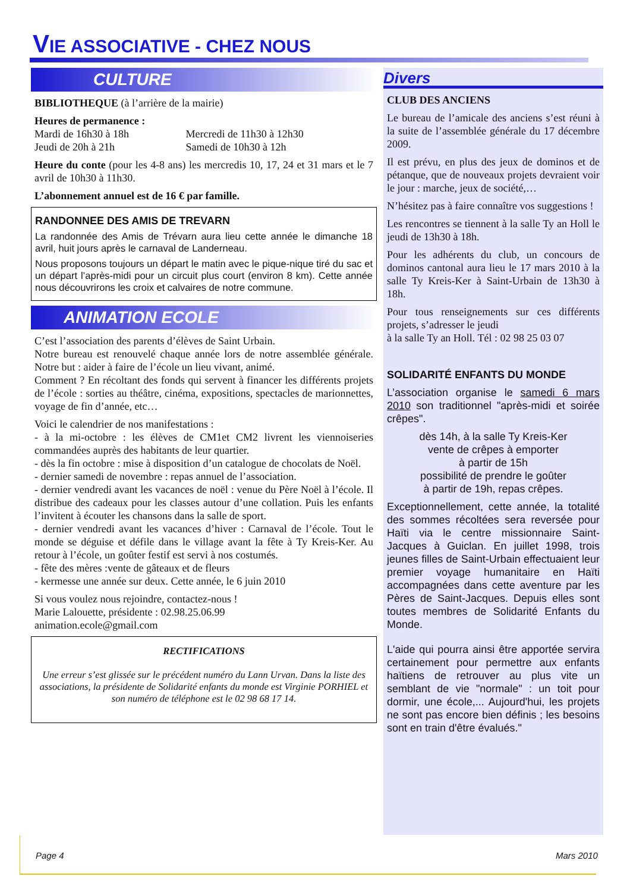VIE ASSOCIATIVE - CHEZ NOUS
CULTURE
BIBLIOTHEQUE (à l’arrière de la mairie)
Heures de permanence :
Mardi de 16h30 à 18h Mercredi de 11h30 à 12h30
Jeudi de 20h à 21h Samedi de 10h30 à 12h
Heure du conte (pour les 4-8 ans) les mercredis 10, 17, 24 et 31 mars et le 7 avril de 10h30 à 11h30.
L’abonnement annuel est de 16 € par famille.
RANDONNEE DES AMIS DE TREVARN
La randonnée des Amis de Trévarn aura lieu cette année le dimanche 18 avril, huit jours après le carnaval de Landerneau.
Nous proposons toujours un départ le matin avec le pique-nique tiré du sac et un départ l’après-midi pour un circuit plus court (environ 8 km). Cette année nous découvrirons les croix et calvaires de notre commune.
ANIMATION ECOLE
C’est l’association des parents d’élèves de Saint Urbain.
Notre bureau est renouvelé chaque année lors de notre assemblée générale. Notre but : aider à faire de l’école un lieu vivant, animé.
Comment ? En récoltant des fonds qui servent à financer les différents projets de l’école : sorties au théâtre, cinéma, expositions, spectacles de marionnettes, voyage de fin d’année, etc…
Voici le calendrier de nos manifestations :
- à la mi-octobre : les élèves de CM1et CM2 livrent les viennoiseries commandées auprès des habitants de leur quartier.
- dès la fin octobre : mise à disposition d’un catalogue de chocolats de Noël.
- dernier samedi de novembre : repas annuel de l’association.
- dernier vendredi avant les vacances de noël : venue du Père Noël à l’école. Il distribue des cadeaux pour les classes autour d’une collation. Puis les enfants l’invitent à écouter les chansons dans la salle de sport.
- dernier vendredi avant les vacances d’hiver : Carnaval de l’école. Tout le monde se déguise et défile dans le village avant la fête à Ty Kreis-Ker. Au retour à l’école, un goûter festif est servi à nos costumés.
- fête des mères :vente de gâteaux et de fleurs
- kermesse une année sur deux. Cette année, le 6 juin 2010
Si vous voulez nous rejoindre, contactez-nous !
Marie Lalouette, présidente : 02.98.25.06.99
animation.ecole@gmail.com
RECTIFICATIONS
Une erreur s’est glissée sur le précédent numéro du Lann Urvan. Dans la liste des associations, la présidente de Solidarité enfants du monde est Virginie PORHIEL et son numéro de téléphone est le 02 98 68 17 14.
Divers
CLUB DES ANCIENS
Le bureau de l’amicale des anciens s’est réuni à la suite de l’assemblée générale du 17 décembre 2009.
Il est prévu, en plus des jeux de dominos et de pétanque, que de nouveaux projets devraient voir le jour : marche, jeux de société,…
N’hésitez pas à faire connaître vos suggestions !
Les rencontres se tiennent à la salle Ty an Holl le jeudi de 13h30 à 18h.
Pour les adhérents du club, un concours de dominos cantonal aura lieu le 17 mars 2010 à la salle Ty Kreis-Ker à Saint-Urbain de 13h30 à 18h.
Pour tous renseignements sur ces différents projets, s’adresser le jeudi
à la salle Ty an Holl. Tél : 02 98 25 03 07
SOLIDARITÉ ENFANTS DU MONDE
L’association organise le samedi 6 mars 2010 son traditionnel "après-midi et soirée crêpes".
dès 14h, à la salle Ty Kreis-Ker
vente de crêpes à emporter
à partir de 15h
possibilité de prendre le goûter
à partir de 19h, repas crêpes.
Exceptionnellement, cette année, la totalité des sommes récoltées sera reversée pour Haïti via le centre missionnaire Saint-Jacques à Guiclan. En juillet 1998, trois jeunes filles de Saint-Urbain effectuaient leur premier voyage humanitaire en Haïti accompagnées dans cette aventure par les Pères de Saint-Jacques. Depuis elles sont toutes membres de Solidarité Enfants du Monde.
L'aide qui pourra ainsi être apportée servira certainement pour permettre aux enfants haïtiens de retrouver au plus vite un semblant de vie "normale" : un toit pour dormir, une école,... Aujourd'hui, les projets ne sont pas encore bien définis ; les besoins sont en train d'être évalués."
Page 4 Mars 2010